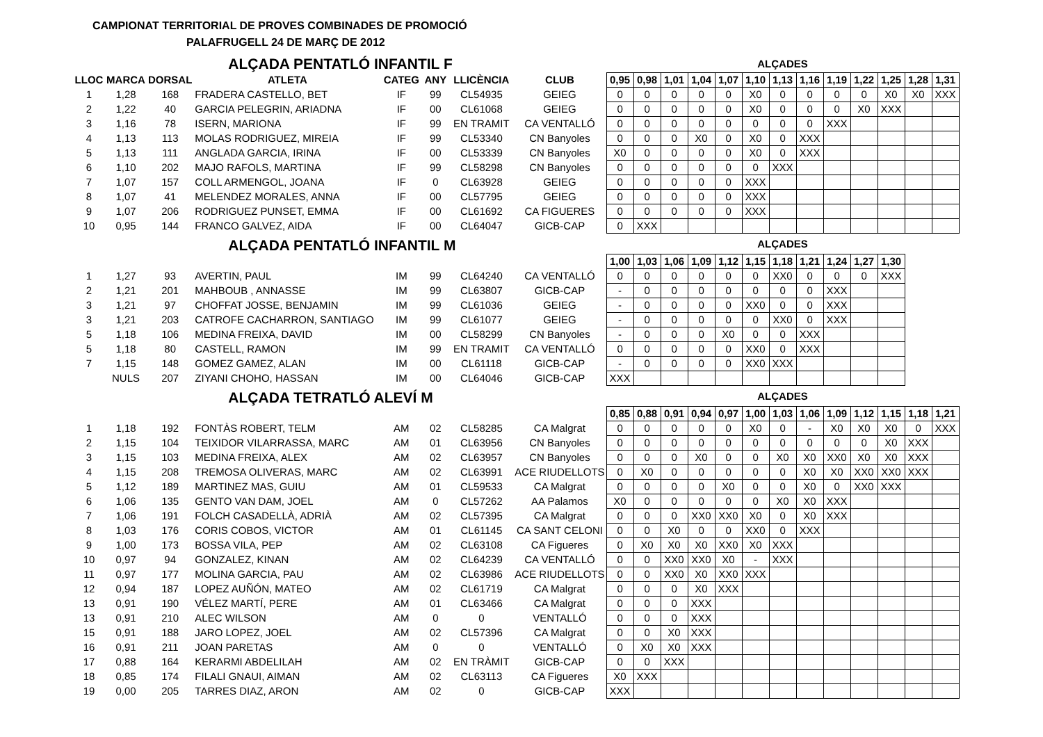CAMPIONAT TERRITORIAL DE PROVES COMBINADES DE PROMOCIÓ
PALAFRUGELL 24 DE MARÇ DE 2012
| | | | ALÇADA PENTATLÓ INFANTIL F | | | | | ALÇADES | | | | | | | | | | | | |
| LLOC | MARCA | DORSAL | ATLETA | CATEG | ANY | LLICÈNCIA | CLUB | 0,95 | 0,98 | 1,01 | 1,04 | 1,07 | 1,10 | 1,13 | 1,16 | 1,19 | 1,22 | 1,25 | 1,28 | 1,31 |
| 1 | 1,28 | 168 | FRADERA CASTELLO, BET | IF | 99 | CL54935 | GEIEG | 0 | 0 | 0 | 0 | 0 | X0 | 0 | 0 | 0 | 0 | X0 | X0 | XXX |
| 2 | 1,22 | 40 | GARCIA PELEGRIN, ARIADNA | IF | 00 | CL61068 | GEIEG | 0 | 0 | 0 | 0 | 0 | X0 | 0 | 0 | 0 | X0 | XXX | | |
| 3 | 1,16 | 78 | ISERN, MARIONA | IF | 99 | EN TRAMIT | CA VENTALLÓ | 0 | 0 | 0 | 0 | 0 | 0 | 0 | 0 | XXX | | | | |
| 4 | 1,13 | 113 | MOLAS RODRIGUEZ, MIREIA | IF | 99 | CL53340 | CN Banyoles | 0 | 0 | 0 | X0 | 0 | X0 | 0 | XXX | | | | | |
| 5 | 1,13 | 111 | ANGLADA GARCIA, IRINA | IF | 00 | CL53339 | CN Banyoles | X0 | 0 | 0 | 0 | 0 | X0 | 0 | XXX | | | | | |
| 6 | 1,10 | 202 | MAJO RAFOLS, MARTINA | IF | 99 | CL58298 | CN Banyoles | 0 | 0 | 0 | 0 | 0 | 0 | XXX | | | | | | |
| 7 | 1,07 | 157 | COLL ARMENGOL, JOANA | IF | 0 | CL63928 | GEIEG | 0 | 0 | 0 | 0 | 0 | XXX | | | | | | | |
| 8 | 1,07 | 41 | MELENDEZ MORALES, ANNA | IF | 00 | CL57795 | GEIEG | 0 | 0 | 0 | 0 | 0 | XXX | | | | | | | |
| 9 | 1,07 | 206 | RODRIGUEZ PUNSET, EMMA | IF | 00 | CL61692 | CA FIGUERES | 0 | 0 | 0 | 0 | 0 | XXX | | | | | | | |
| 10 | 0,95 | 144 | FRANCO GALVEZ, AIDA | IF | 00 | CL64047 | GICB-CAP | 0 | XXX | | | | | | | | | | | |
| | | | ALÇADA PENTATLÓ INFANTIL M | | | | | ALÇADES | | | | | | | | | | | | |
| | | | | | | | | 1,00 | 1,03 | 1,06 | 1,09 | 1,12 | 1,15 | 1,18 | 1,21 | 1,24 | 1,27 | 1,30 | | |
| 1 | 1,27 | 93 | AVERTIN, PAUL | IM | 99 | CL64240 | CA VENTALLÓ | 0 | 0 | 0 | 0 | 0 | 0 | XX0 | 0 | 0 | 0 | XXX | | |
| 2 | 1,21 | 201 | MAHBOUB , ANNASSE | IM | 99 | CL63807 | GICB-CAP | - | 0 | 0 | 0 | 0 | 0 | 0 | 0 | XXX | | | | |
| 3 | 1,21 | 97 | CHOFFAT JOSSE, BENJAMIN | IM | 99 | CL61036 | GEIEG | - | 0 | 0 | 0 | 0 | XX0 | 0 | 0 | XXX | | | | |
| 3 | 1,21 | 203 | CATROFE CACHARRON, SANTIAGO | IM | 99 | CL61077 | GEIEG | - | 0 | 0 | 0 | 0 | 0 | XX0 | 0 | XXX | | | | |
| 5 | 1,18 | 106 | MEDINA FREIXA, DAVID | IM | 00 | CL58299 | CN Banyoles | - | 0 | 0 | 0 | X0 | 0 | 0 | XXX | | | | | |
| 5 | 1,18 | 80 | CASTELL, RAMON | IM | 99 | EN TRAMIT | CA VENTALLÓ | 0 | 0 | 0 | 0 | 0 | XX0 | 0 | XXX | | | | | |
| 7 | 1,15 | 148 | GOMEZ GAMEZ, ALAN | IM | 00 | CL61118 | GICB-CAP | - | 0 | 0 | 0 | 0 | XX0 | XXX | | | | | | |
| | NULS | 207 | ZIYANI CHOHO, HASSAN | IM | 00 | CL64046 | GICB-CAP | XXX | | | | | | | | | | | | |
| | | | ALÇADA TETRATLÓ ALEVÍ M | | | | | ALÇADES | | | | | | | | | | | | |
| | | | | | | | | 0,85 | 0,88 | 0,91 | 0,94 | 0,97 | 1,00 | 1,03 | 1,06 | 1,09 | 1,12 | 1,15 | 1,18 | 1,21 |
| 1 | 1,18 | 192 | FONTÀS ROBERT, TELM | AM | 02 | CL58285 | CA Malgrat | 0 | 0 | 0 | 0 | 0 | X0 | 0 | - | X0 | X0 | X0 | 0 | XXX |
| 2 | 1,15 | 104 | TEIXIDOR VILARRASSA, MARC | AM | 01 | CL63956 | CN Banyoles | 0 | 0 | 0 | 0 | 0 | 0 | 0 | 0 | 0 | 0 | X0 | XXX | |
| 3 | 1,15 | 103 | MEDINA FREIXA, ALEX | AM | 02 | CL63957 | CN Banyoles | 0 | 0 | 0 | X0 | 0 | 0 | X0 | X0 | XX0 | X0 | X0 | XXX | |
| 4 | 1,15 | 208 | TREMOSA OLIVERAS, MARC | AM | 02 | CL63991 | ACE RIUDELLOTS | 0 | X0 | 0 | 0 | 0 | 0 | 0 | X0 | X0 | XX0 | XX0 | XXX | |
| 5 | 1,12 | 189 | MARTINEZ MAS, GUIU | AM | 01 | CL59533 | CA Malgrat | 0 | 0 | 0 | 0 | X0 | 0 | 0 | X0 | 0 | XX0 | XXX | | |
| 6 | 1,06 | 135 | GENTO VAN DAM, JOEL | AM | 0 | CL57262 | AA Palamos | X0 | 0 | 0 | 0 | 0 | 0 | X0 | X0 | XXX | | | | |
| 7 | 1,06 | 191 | FOLCH CASADELLÀ, ADRIÀ | AM | 02 | CL57395 | CA Malgrat | 0 | 0 | 0 | XX0 | XX0 | X0 | 0 | X0 | XXX | | | | |
| 8 | 1,03 | 176 | CORIS COBOS, VICTOR | AM | 01 | CL61145 | CA SANT CELONI | 0 | 0 | X0 | 0 | 0 | XX0 | 0 | XXX | | | | | |
| 9 | 1,00 | 173 | BOSSA VILA, PEP | AM | 02 | CL63108 | CA Figueres | 0 | X0 | X0 | X0 | XX0 | X0 | XXX | | | | | | |
| 10 | 0,97 | 94 | GONZALEZ, KINAN | AM | 02 | CL64239 | CA VENTALLÓ | 0 | 0 | XX0 | XX0 | X0 | - | XXX | | | | | | |
| 11 | 0,97 | 177 | MOLINA GARCIA, PAU | AM | 02 | CL63986 | ACE RIUDELLOTS | 0 | 0 | XX0 | X0 | XX0 | XXX | | | | | | | |
| 12 | 0,94 | 187 | LOPEZ AUÑÓN, MATEO | AM | 02 | CL61719 | CA Malgrat | 0 | 0 | 0 | X0 | XXX | | | | | | | | |
| 13 | 0,91 | 190 | VÉLEZ MARTÍ, PERE | AM | 01 | CL63466 | CA Malgrat | 0 | 0 | 0 | XXX | | | | | | | | | |
| 13 | 0,91 | 210 | ALEC WILSON | AM | 0 | 0 | VENTALLÓ | 0 | 0 | 0 | XXX | | | | | | | | | |
| 15 | 0,91 | 188 | JARO LOPEZ, JOEL | AM | 02 | CL57396 | CA Malgrat | 0 | 0 | X0 | XXX | | | | | | | | | |
| 16 | 0,91 | 211 | JOAN PARETAS | AM | 0 | 0 | VENTALLÓ | 0 | X0 | X0 | XXX | | | | | | | | | |
| 17 | 0,88 | 164 | KERARMI ABDELILAH | AM | 02 | EN TRÀMIT | GICB-CAP | 0 | 0 | XXX | | | | | | | | | | |
| 18 | 0,85 | 174 | FILALI GNAUI, AIMAN | AM | 02 | CL63113 | CA Figueres | X0 | XXX | | | | | | | | | | | |
| 19 | 0,00 | 205 | TARRES DIAZ, ARON | AM | 02 | 0 | GICB-CAP | XXX | | | | | | | | | | | | |